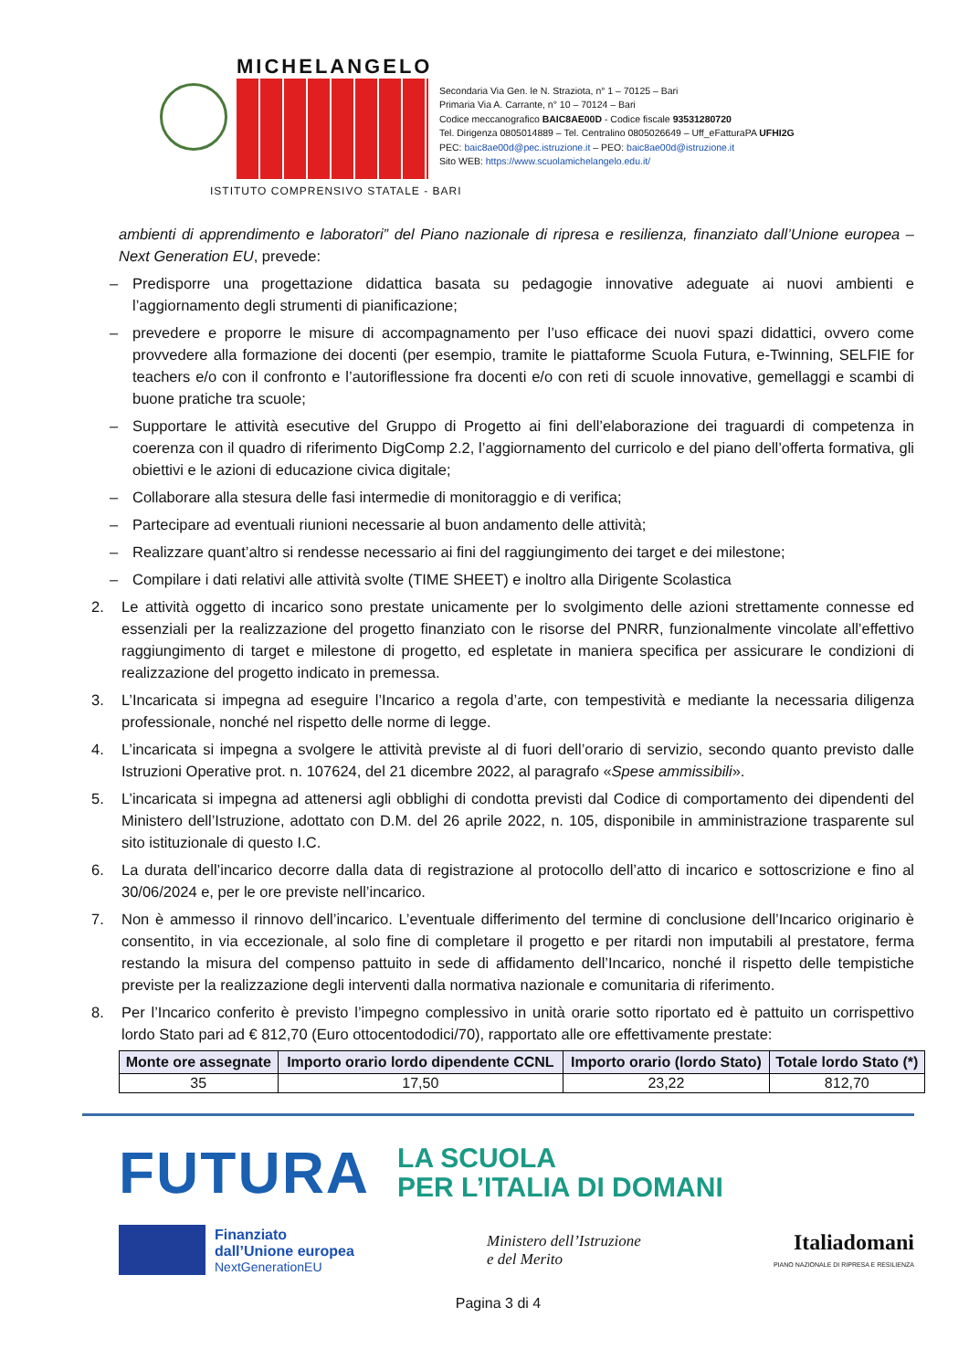MICHELANGELO
Secondaria Via Gen. le N. Straziota, n° 1 – 70125 – Bari
Primaria Via A. Carrante, n° 10 – 70124 – Bari
Codice meccanografico BAIC8AE00D - Codice fiscale 93531280720
Tel. Dirigenza 0805014889 – Tel. Centralino 0805026649 – Uff_eFatturaPA UFHI2G
PEC: baic8ae00d@pec.istruzione.it – PEO: baic8ae00d@istruzione.it
Sito WEB: https://www.scuolamichelangelo.edu.it/
ISTITUTO COMPRENSIVO STATALE - BARI
ambienti di apprendimento e laboratori” del Piano nazionale di ripresa e resilienza, finanziato dall’Unione europea – Next Generation EU, prevede:
– Predisporre una progettazione didattica basata su pedagogie innovative adeguate ai nuovi ambienti e l’aggiornamento degli strumenti di pianificazione;
– prevedere e proporre le misure di accompagnamento per l’uso efficace dei nuovi spazi didattici, ovvero come provvedere alla formazione dei docenti (per esempio, tramite le piattaforme Scuola Futura, e-Twinning, SELFIE for teachers e/o con il confronto e l’autoriflessione fra docenti e/o con reti di scuole innovative, gemellaggi e scambi di buone pratiche tra scuole;
– Supportare le attività esecutive del Gruppo di Progetto ai fini dell’elaborazione dei traguardi di competenza in coerenza con il quadro di riferimento DigComp 2.2, l’aggiornamento del curricolo e del piano dell’offerta formativa, gli obiettivi e le azioni di educazione civica digitale;
– Collaborare alla stesura delle fasi intermedie di monitoraggio e di verifica;
– Partecipare ad eventuali riunioni necessarie al buon andamento delle attività;
– Realizzare quant’altro si rendesse necessario ai fini del raggiungimento dei target e dei milestone;
– Compilare i dati relativi alle attività svolte (TIME SHEET) e inoltro alla Dirigente Scolastica
2. Le attività oggetto di incarico sono prestate unicamente per lo svolgimento delle azioni strettamente connesse ed essenziali per la realizzazione del progetto finanziato con le risorse del PNRR, funzionalmente vincolate all’effettivo raggiungimento di target e milestone di progetto, ed espletate in maniera specifica per assicurare le condizioni di realizzazione del progetto indicato in premessa.
3. L’Incaricata si impegna ad eseguire l’Incarico a regola d’arte, con tempestività e mediante la necessaria diligenza professionale, nonché nel rispetto delle norme di legge.
4. L’incaricata si impegna a svolgere le attività previste al di fuori dell’orario di servizio, secondo quanto previsto dalle Istruzioni Operative prot. n. 107624, del 21 dicembre 2022, al paragrafo «Spese ammissibili».
5. L’incaricata si impegna ad attenersi agli obblighi di condotta previsti dal Codice di comportamento dei dipendenti del Ministero dell’Istruzione, adottato con D.M. del 26 aprile 2022, n. 105, disponibile in amministrazione trasparente sul sito istituzionale di questo I.C.
6. La durata dell’incarico decorre dalla data di registrazione al protocollo dell’atto di incarico e sottoscrizione e fino al 30/06/2024 e, per le ore previste nell’incarico.
7. Non è ammesso il rinnovo dell’incarico. L’eventuale differimento del termine di conclusione dell’Incarico originario è consentito, in via eccezionale, al solo fine di completare il progetto e per ritardi non imputabili al prestatore, ferma restando la misura del compenso pattuito in sede di affidamento dell’Incarico, nonché il rispetto delle tempistiche previste per la realizzazione degli interventi dalla normativa nazionale e comunitaria di riferimento.
8. Per l’Incarico conferito è previsto l’impegno complessivo in unità orarie sotto riportato ed è pattuito un corrispettivo lordo Stato pari ad € 812,70 (Euro ottocentododici/70), rapportato alle ore effettivamente prestate:
| Monte ore assegnate | Importo orario lordo dipendente CCNL | Importo orario (lordo Stato) | Totale lordo Stato (*) |
| --- | --- | --- | --- |
| 35 | 17,50 | 23,22 | 812,70 |
FUTURA LA SCUOLA
PER L’ITALIA DI DOMANI
Finanziato
dall’Unione europea
NextGenerationEU
Ministero dell’Istruzione
e del Merito
Italiadomani
PIANO NAZIONALE DI RIPRESA E RESILIENZA
Pagina 3 di 4